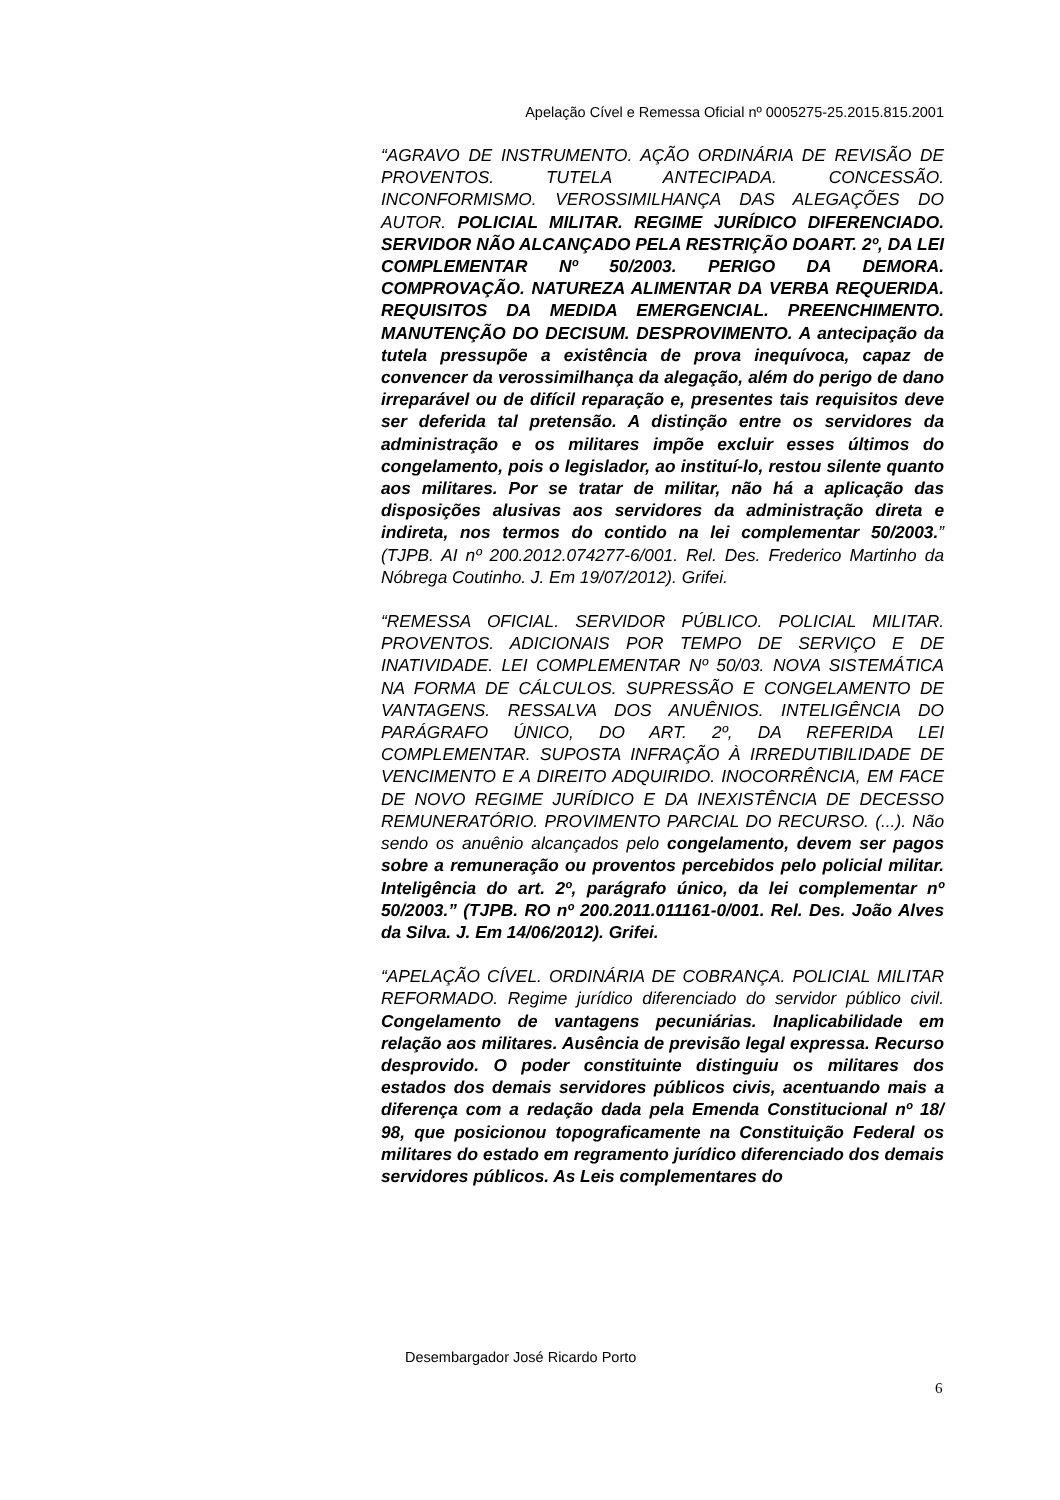Apelação Cível e Remessa Oficial nº 0005275-25.2015.815.2001
“AGRAVO DE INSTRUMENTO. AÇÃO ORDINÁRIA DE REVISÃO DE PROVENTOS. TUTELA ANTECIPADA. CONCESSÃO. INCONFORMISMO. VEROSSIMILHANÇA DAS ALEGAÇÕES DO AUTOR. POLICIAL MILITAR. REGIME JURÍDICO DIFERENCIADO. SERVIDOR NÃO ALCANÇADO PELA RESTRIÇÃO DOART. 2º, DA LEI COMPLEMENTAR Nº 50/2003. PERIGO DA DEMORA. COMPROVAÇÃO. NATUREZA ALIMENTAR DA VERBA REQUERIDA. REQUISITOS DA MEDIDA EMERGENCIAL. PREENCHIMENTO. MANUTENÇÃO DO DECISUM. DESPROVIMENTO. A antecipação da tutela pressupõe a existência de prova inequívoca, capaz de convencer da verossimilhança da alegação, além do perigo de dano irreparável ou de difícil reparação e, presentes tais requisitos deve ser deferida tal pretensão. A distinção entre os servidores da administração e os militares impõe excluir esses últimos do congelamento, pois o legislador, ao instituí-lo, restou silente quanto aos militares. Por se tratar de militar, não há a aplicação das disposições alusivas aos servidores da administração direta e indireta, nos termos do contido na lei complementar 50/2003.” (TJPB. AI nº 200.2012.074277-6/001. Rel. Des. Frederico Martinho da Nóbrega Coutinho. J. Em 19/07/2012). Grifei.
“REMESSA OFICIAL. SERVIDOR PÚBLICO. POLICIAL MILITAR. PROVENTOS. ADICIONAIS POR TEMPO DE SERVIÇO E DE INATIVIDADE. LEI COMPLEMENTAR Nº 50/03. NOVA SISTEMÁTICA NA FORMA DE CÁLCULOS. SUPRESSÃO E CONGELAMENTO DE VANTAGENS. RESSALVA DOS ANUÊNIOS. INTELIGÊNCIA DO PARÁGRAFO ÚNICO, DO ART. 2º, DA REFERIDA LEI COMPLEMENTAR. SUPOSTA INFRAÇÃO À IRREDUTIBILIDADE DE VENCIMENTO E A DIREITO ADQUIRIDO. INOCORRÊNCIA, EM FACE DE NOVO REGIME JURÍDICO E DA INEXISTÊNCIA DE DECESSO REMUNERATÓRIO. PROVIMENTO PARCIAL DO RECURSO. (...). Não sendo os anuênio alcançados pelo congelamento, devem ser pagos sobre a remuneração ou proventos percebidos pelo policial militar. Inteligência do art. 2º, parágrafo único, da lei complementar nº 50/2003.” (TJPB. RO nº 200.2011.011161-0/001. Rel. Des. João Alves da Silva. J. Em 14/06/2012). Grifei.
“APELAÇÃO CÍVEL. ORDINÁRIA DE COBRANÇA. POLICIAL MILITAR REFORMADO. Regime jurídico diferenciado do servidor público civil. Congelamento de vantagens pecuniárias. Inaplicabilidade em relação aos militares. Ausência de previsão legal expressa. Recurso desprovido. O poder constituinte distinguiu os militares dos estados dos demais servidores públicos civis, acentuando mais a diferença com a redação dada pela Emenda Constitucional nº 18/ 98, que posicionou topograficamente na Constituição Federal os militares do estado em regramento jurídico diferenciado dos demais servidores públicos. As Leis complementares do
Desembargador José Ricardo Porto
6